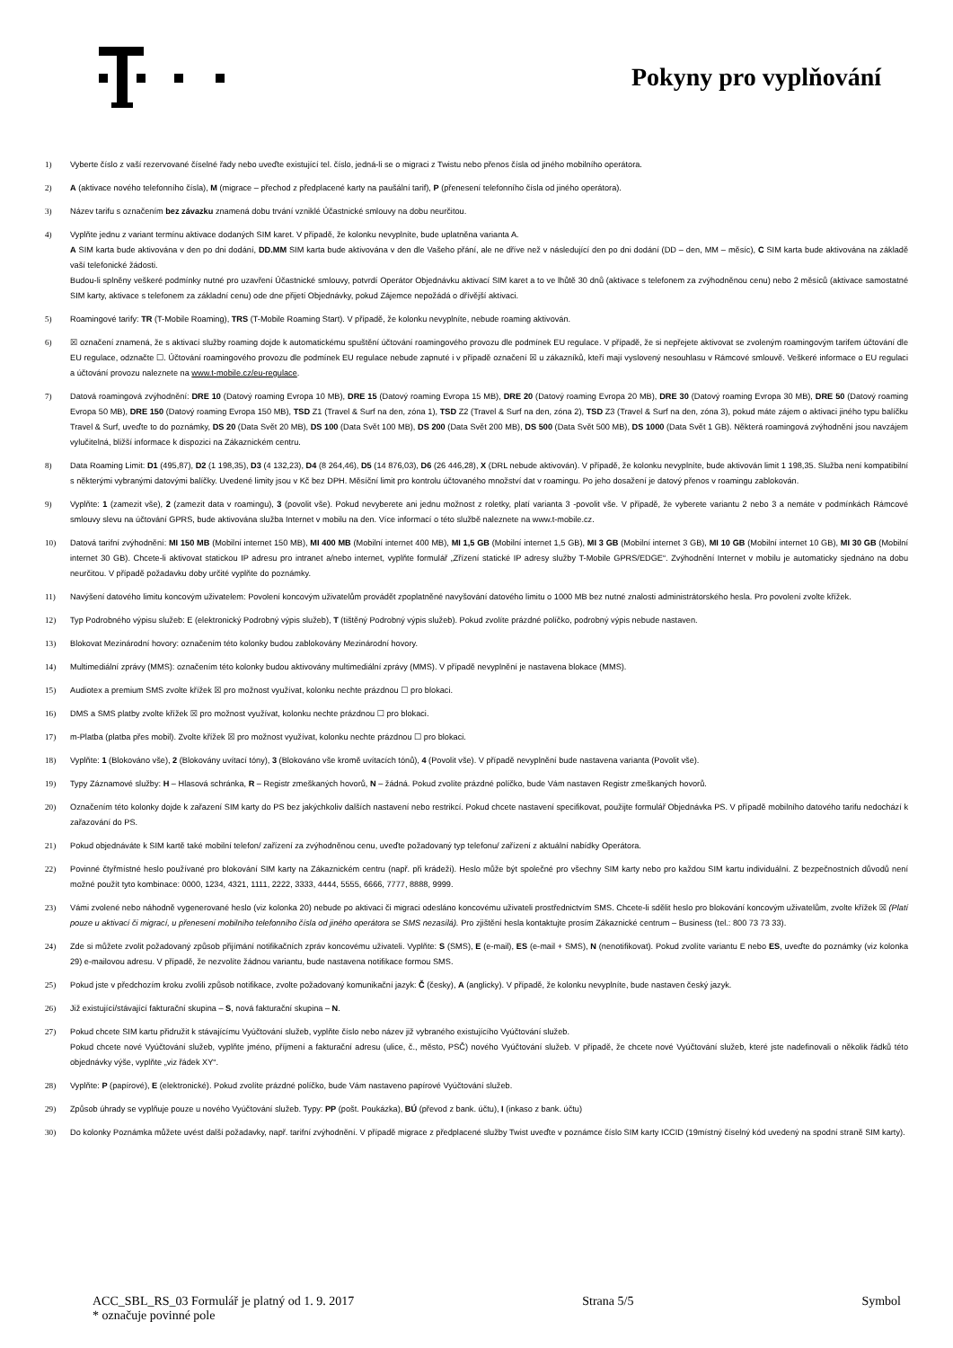Pokyny pro vyplňování
1) Vyberte číslo z vaší rezervované číselné řady nebo uveďte existující tel. číslo, jedná-li se o migraci z Twistu nebo přenos čísla od jiného mobilního operátora.
2) A (aktivace nového telefonního čísla), M (migrace – přechod z předplacené karty na paušální tarif), P (přenesení telefonního čísla od jiného operátora).
3) Název tarifu s označením bez závazku znamená dobu trvání vzniklé Účastnické smlouvy na dobu neurčitou.
4) Vyplňte jednu z variant termínu aktivace dodaných SIM karet. V případě, že kolonku nevyplníte, bude uplatněna varianta A.
A SIM karta bude aktivována v den po dni dodání, DD.MM SIM karta bude aktivována v den dle Vašeho přání, ale ne dříve než v následující den po dni dodání (DD – den, MM – měsíc), C SIM karta bude aktivována na základě vaší telefonické žádosti.
Budou-li splněny veškeré podmínky nutné pro uzavření Účastnické smlouvy, potvrdí Operátor Objednávku aktivací SIM karet a to ve lhůtě 30 dnů (aktivace s telefonem za zvýhodněnou cenu) nebo 2 měsíců (aktivace samostatné SIM karty, aktivace s telefonem za základní cenu) ode dne přijetí Objednávky, pokud Zájemce nepožádá o dřívější aktivaci.
5) Roamingové tarify: TR (T-Mobile Roaming), TRS (T-Mobile Roaming Start). V případě, že kolonku nevyplníte, nebude roaming aktivován.
6) ☒ označení znamená, že s aktivací služby roaming dojde k automatickému spuštění účtování roamingového provozu dle podmínek EU regulace. V případě, že si nepřejete aktivovat se zvoleným roamingovým tarifem účtování dle EU regulace, odznačte ☐. Účtování roamingového provozu dle podmínek EU regulace nebude zapnuté i v případě označení ☒ u zákazníků, kteří mají vyslovený nesouhlasu v Rámcové smlouvě. Veškeré informace o EU regulaci a účtování provozu naleznete na www.t-mobile.cz/eu-regulace.
7) Datová roamingová zvýhodnění: DRE 10 (Datový roaming Evropa 10 MB), DRE 15 (Datový roaming Evropa 15 MB), DRE 20 (Datový roaming Evropa 20 MB), DRE 30 (Datový roaming Evropa 30 MB), DRE 50 (Datový roaming Evropa 50 MB), DRE 150 (Datový roaming Evropa 150 MB), TSD Z1 (Travel & Surf na den, zóna 1), TSD Z2 (Travel & Surf na den, zóna 2), TSD Z3 (Travel & Surf na den, zóna 3), pokud máte zájem o aktivaci jiného typu balíčku Travel & Surf, uveďte to do poznámky, DS 20 (Data Svět 20 MB), DS 100 (Data Svět 100 MB), DS 200 (Data Svět 200 MB), DS 500 (Data Svět 500 MB), DS 1000 (Data Svět 1 GB). Některá roamingová zvýhodnění jsou navzájem vylučitelná, bližší informace k dispozici na Zákaznickém centru.
8) Data Roaming Limit: D1 (495,87), D2 (1 198,35), D3 (4 132,23), D4 (8 264,46), D5 (14 876,03), D6 (26 446,28), X (DRL nebude aktivován). V případě, že kolonku nevyplníte, bude aktivován limit 1 198,35. Služba není kompatibilní s některými vybranými datovými balíčky. Uvedené limity jsou v Kč bez DPH. Měsíční limit pro kontrolu účtovaného množství dat v roamingu. Po jeho dosažení je datový přenos v roamingu zablokován.
9) Vyplňte: 1 (zamezit vše), 2 (zamezit data v roamingu), 3 (povolit vše). Pokud nevyberete ani jednu možnost z roletky, platí varianta 3 -povolit vše. V případě, že vyberete variantu 2 nebo 3 a nemáte v podmínkách Rámcové smlouvy slevu na účtování GPRS, bude aktivována služba Internet v mobilu na den. Více informací o této službě naleznete na www.t-mobile.cz.
10) Datová tarifní zvýhodnění: MI 150 MB (Mobilní internet 150 MB), MI 400 MB (Mobilní internet 400 MB), MI 1,5 GB (Mobilní internet 1,5 GB), MI 3 GB (Mobilní internet 3 GB), MI 10 GB (Mobilní internet 10 GB), MI 30 GB (Mobilní internet 30 GB). Chcete-li aktivovat statickou IP adresu pro intranet a/nebo internet, vyplňte formulář „Zřízení statické IP adresy služby T-Mobile GPRS/EDGE“. Zvýhodnění Internet v mobilu je automaticky sjednáno na dobu neurčitou. V případě požadavku doby určité vyplňte do poznámky.
11) Navýšení datového limitu koncovým uživatelem: Povolení koncovým uživatelům provádět zpoplatněné navyšování datového limitu o 1000 MB bez nutné znalosti administrátorského hesla. Pro povolení zvolte křížek.
12) Typ Podrobného výpisu služeb: E (elektronický Podrobný výpis služeb), T (tištěný Podrobný výpis služeb). Pokud zvolíte prázdné políčko, podrobný výpis nebude nastaven.
13) Blokovat Mezinárodní hovory: označením této kolonky budou zablokovány Mezinárodní hovory.
14) Multimediální zprávy (MMS): označením této kolonky budou aktivovány multimediální zprávy (MMS). V případě nevyplnění je nastavena blokace (MMS).
15) Audiotex a premium SMS zvolte křížek ☒ pro možnost využívat, kolonku nechte prázdnou ☐ pro blokaci.
16) DMS a SMS platby zvolte křížek ☒ pro možnost využívat, kolonku nechte prázdnou ☐ pro blokaci.
17) m-Platba (platba přes mobil). Zvolte křížek ☒ pro možnost využívat, kolonku nechte prázdnou ☐ pro blokaci.
18) Vyplňte: 1 (Blokováno vše), 2 (Blokovány uvítací tóny), 3 (Blokováno vše kromě uvítacích tónů), 4 (Povolit vše). V případě nevyplnění bude nastavena varianta (Povolit vše).
19) Typy Záznamové služby: H – Hlasová schránka, R – Registr zmeškaných hovorů, N – žádná. Pokud zvolíte prázdné políčko, bude Vám nastaven Registr zmeškaných hovorů.
20) Označením této kolonky dojde k zařazení SIM karty do PS bez jakýchkoliv dalších nastavení nebo restrikcí. Pokud chcete nastavení specifikovat, použijte formulář Objednávka PS. V případě mobilního datového tarifu nedochází k zařazování do PS.
21) Pokud objednáváte k SIM kartě také mobilní telefon/ zařízení za zvýhodněnou cenu, uveďte požadovaný typ telefonu/ zařízení z aktuální nabídky Operátora.
22) Povinné čtyřmístné heslo používané pro blokování SIM karty na Zákaznickém centru (např. při krádeži). Heslo může být společné pro všechny SIM karty nebo pro každou SIM kartu individuální. Z bezpečnostních důvodů není možné použít tyto kombinace: 0000, 1234, 4321, 1111, 2222, 3333, 4444, 5555, 6666, 7777, 8888, 9999.
23) Vámi zvolené nebo náhodně vygenerované heslo (viz kolonka 20) nebude po aktivaci či migraci odesláno koncovému uživateli prostřednictvím SMS. Chcete-li sdělit heslo pro blokování koncovým uživatelům, zvolte křížek ☒ (Platí pouze u aktivací či migrací, u přenesení mobilního telefonního čísla od jiného operátora se SMS nezasílá). Pro zjištění hesla kontaktujte prosím Zákaznické centrum – Business (tel.: 800 73 73 33).
24) Zde si můžete zvolit požadovaný způsob přijímání notifikačních zpráv koncovému uživateli. Vyplňte: S (SMS), E (e-mail), ES (e-mail + SMS), N (nenotifikovat). Pokud zvolíte variantu E nebo ES, uveďte do poznámky (viz kolonka 29) e-mailovou adresu. V případě, že nezvolíte žádnou variantu, bude nastavena notifikace formou SMS.
25) Pokud jste v předchozím kroku zvolili způsob notifikace, zvolte požadovaný komunikační jazyk: Č (česky), A (anglicky). V případě, že kolonku nevyplníte, bude nastaven český jazyk.
26) Již existující/stávající fakturační skupina – S, nová fakturační skupina – N.
27) Pokud chcete SIM kartu přidružit k stávajícímu Vyúčtování služeb, vyplňte číslo nebo název již vybraného existujícího Vyúčtování služeb.
Pokud chcete nové Vyúčtování služeb, vyplňte jméno, příjmení a fakturační adresu (ulice, č., město, PSČ) nového Vyúčtování služeb. V případě, že chcete nové Vyúčtování služeb, které jste nadefinovali o několik řádků této objednávky výše, vyplňte „viz řádek XY“.
28) Vyplňte: P (papírové), E (elektronické). Pokud zvolíte prázdné políčko, bude Vám nastaveno papírové Vyúčtování služeb.
29) Způsob úhrady se vyplňuje pouze u nového Vyúčtování služeb. Typy: PP (pošt. Poukázka), BÚ (převod z bank. účtu), I (inkaso z bank. účtu)
30) Do kolonky Poznámka můžete uvést další požadavky, např. tarifní zvýhodnění. V případě migrace z předplacené služby Twist uveďte v poznámce číslo SIM karty ICCID (19místný číselný kód uvedený na spodní straně SIM karty).
ACC_SBL_RS_03 Formulář je platný od 1. 9. 2017
* označuje povinné pole
Strana 5/5 Symbol